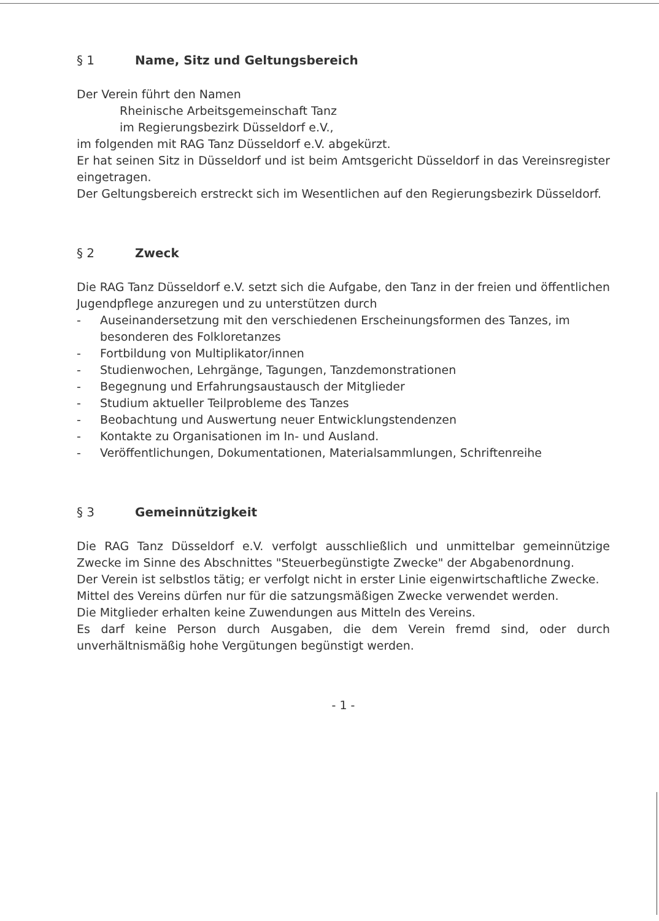§ 1 Name, Sitz und Geltungsbereich
Der Verein führt den Namen
Rheinische Arbeitsgemeinschaft Tanz
im Regierungsbezirk Düsseldorf e.V.,
im folgenden mit RAG Tanz Düsseldorf e.V. abgekürzt.
Er hat seinen Sitz in Düsseldorf und ist beim Amtsgericht Düsseldorf in das Vereinsregister eingetragen.
Der Geltungsbereich erstreckt sich im Wesentlichen auf den Regierungsbezirk Düsseldorf.
§ 2 Zweck
Die RAG Tanz Düsseldorf e.V. setzt sich die Aufgabe, den Tanz in der freien und öffentlichen Jugendpflege anzuregen und zu unterstützen durch
- Auseinandersetzung mit den verschiedenen Erscheinungsformen des Tanzes, im besonderen des Folkloretanzes
- Fortbildung von Multiplikator/innen
- Studienwochen, Lehrgänge, Tagungen, Tanzdemonstrationen
- Begegnung und Erfahrungsaustausch der Mitglieder
- Studium aktueller Teilprobleme des Tanzes
- Beobachtung und Auswertung neuer Entwicklungstendenzen
- Kontakte zu Organisationen im In- und Ausland.
- Veröffentlichungen, Dokumentationen, Materialsammlungen, Schriftenreihe
§ 3 Gemeinnützigkeit
Die RAG Tanz Düsseldorf e.V. verfolgt ausschließlich und unmittelbar gemeinnützige Zwecke im Sinne des Abschnittes "Steuerbegünstigte Zwecke" der Abgabenordnung.
Der Verein ist selbstlos tätig; er verfolgt nicht in erster Linie eigenwirtschaftliche Zwecke.
Mittel des Vereins dürfen nur für die satzungsmäßigen Zwecke verwendet werden.
Die Mitglieder erhalten keine Zuwendungen aus Mitteln des Vereins.
Es darf keine Person durch Ausgaben, die dem Verein fremd sind, oder durch unverhältnismäßig hohe Vergütungen begünstigt werden.
- 1 -